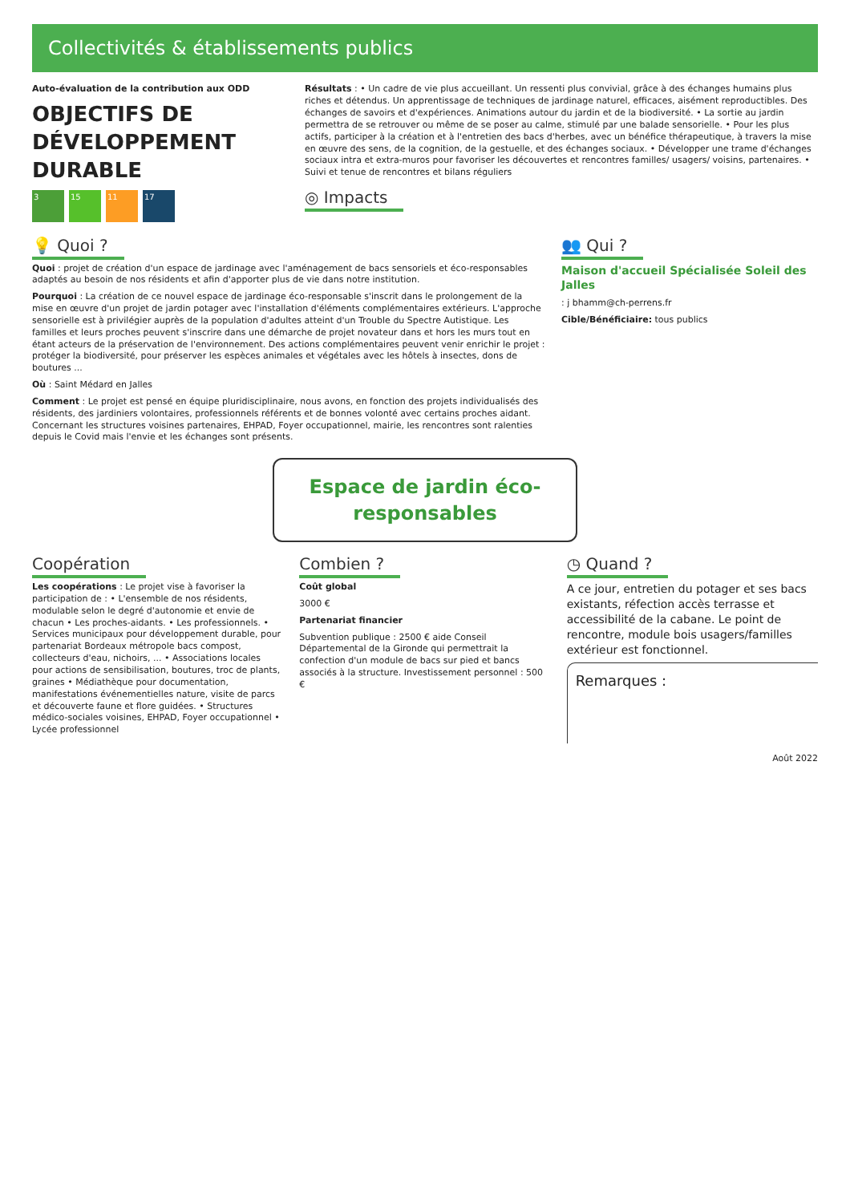Collectivités & établissements publics
Auto-évaluation de la contribution aux ODD
OBJECTIFS DE DÉVELOPPEMENT DURABLE
3 15 11 17
Résultats : • Un cadre de vie plus accueillant. Un ressenti plus convivial, grâce à des échanges humains plus riches et détendus. Un apprentissage de techniques de jardinage naturel, efficaces, aisément reproductibles. Des échanges de savoirs et d'expériences. Animations autour du jardin et de la biodiversité. • La sortie au jardin permettra de se retrouver ou même de se poser au calme, stimulé par une balade sensorielle. • Pour les plus actifs, participer à la création et à l'entretien des bacs d'herbes, avec un bénéfice thérapeutique, à travers la mise en œuvre des sens, de la cognition, de la gestuelle, et des échanges sociaux. • Développer une trame d'échanges sociaux intra et extra-muros pour favoriser les découvertes et rencontres familles/ usagers/ voisins, partenaires. • Suivi et tenue de rencontres et bilans réguliers
◎ Impacts
💡 Quoi ?
Quoi : projet de création d'un espace de jardinage avec l'aménagement de bacs sensoriels et éco-responsables adaptés au besoin de nos résidents et afin d'apporter plus de vie dans notre institution.
Pourquoi : La création de ce nouvel espace de jardinage éco-responsable s'inscrit dans le prolongement de la mise en œuvre d'un projet de jardin potager avec l'installation d'éléments complémentaires extérieurs. L'approche sensorielle est à privilégier auprès de la population d'adultes atteint d'un Trouble du Spectre Autistique. Les familles et leurs proches peuvent s'inscrire dans une démarche de projet novateur dans et hors les murs tout en étant acteurs de la préservation de l'environnement. Des actions complémentaires peuvent venir enrichir le projet : protéger la biodiversité, pour préserver les espèces animales et végétales avec les hôtels à insectes, dons de boutures ...
Où : Saint Médard en Jalles
Comment : Le projet est pensé en équipe pluridisciplinaire, nous avons, en fonction des projets individualisés des résidents, des jardiniers volontaires, professionnels référents et de bonnes volonté avec certains proches aidant. Concernant les structures voisines partenaires, EHPAD, Foyer occupationnel, mairie, les rencontres sont ralenties depuis le Covid mais l'envie et les échanges sont présents.
👥 Qui ?
Maison d'accueil Spécialisée Soleil des Jalles
: j bhamm@ch-perrens.fr
Cible/Bénéficiaire: tous publics
Espace de jardin éco-responsables
Coopération
Les coopérations : Le projet vise à favoriser la participation de : • L'ensemble de nos résidents, modulable selon le degré d'autonomie et envie de chacun • Les proches-aidants. • Les professionnels. • Services municipaux pour développement durable, pour partenariat Bordeaux métropole bacs compost, collecteurs d'eau, nichoirs, ... • Associations locales pour actions de sensibilisation, boutures, troc de plants, graines • Médiathèque pour documentation, manifestations événementielles nature, visite de parcs et découverte faune et flore guidées. • Structures médico-sociales voisines, EHPAD, Foyer occupationnel • Lycée professionnel
Combien ?
Coût global
3000 €
Partenariat financier
Subvention publique : 2500 € aide Conseil Départemental de la Gironde qui permettrait la confection d'un module de bacs sur pied et bancs associés à la structure. Investissement personnel : 500 €
◷ Quand ?
A ce jour, entretien du potager et ses bacs existants, réfection accès terrasse et accessibilité de la cabane. Le point de rencontre, module bois usagers/familles extérieur est fonctionnel.
Remarques :
Août 2022